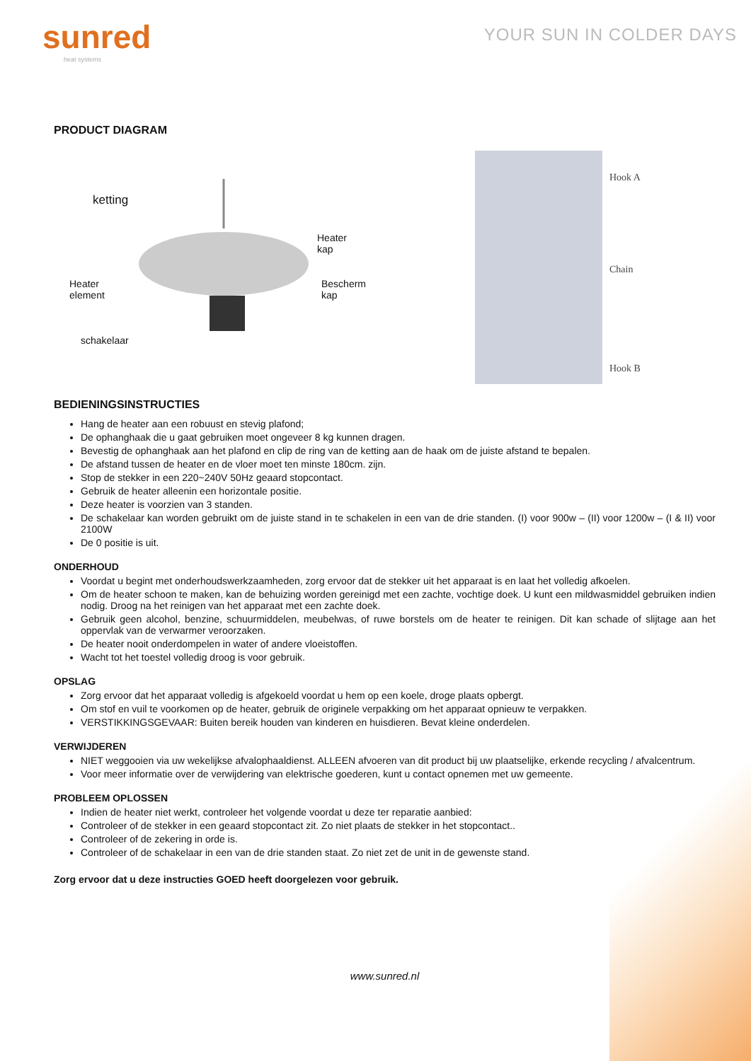sunred
heat systems
YOUR SUN IN COLDER DAYS
PRODUCT DIAGRAM
ketting
Heater
kap
Heater
element
Bescherm
kap
schakelaar
Hook A
Chain
Hook B
BEDIENINGSINSTRUCTIES
Hang de heater aan een robuust en stevig plafond;
De ophanghaak die u gaat gebruiken moet ongeveer 8 kg kunnen dragen.
Bevestig de ophanghaak aan het plafond en clip de ring van de ketting aan de haak om de juiste afstand te bepalen.
De afstand tussen de heater en de vloer moet ten minste 180cm. zijn.
Stop de stekker in een 220~240V 50Hz geaard stopcontact.
Gebruik de heater alleenin een horizontale positie.
Deze heater is voorzien van 3 standen.
De schakelaar kan worden gebruikt om de juiste stand in te schakelen in een van de drie standen. (I) voor 900w – (II) voor 1200w – (I & II) voor 2100W
De 0 positie is uit.
ONDERHOUD
Voordat u begint met onderhoudswerkzaamheden, zorg ervoor dat de stekker uit het apparaat is en laat het volledig afkoelen.
Om de heater schoon te maken, kan de behuizing worden gereinigd met een zachte, vochtige doek. U kunt een mildwasmiddel gebruiken indien nodig. Droog na het reinigen van het apparaat met een zachte doek.
Gebruik geen alcohol, benzine, schuurmiddelen, meubelwas, of ruwe borstels om de heater te reinigen. Dit kan schade of slijtage aan het oppervlak van de verwarmer veroorzaken.
De heater nooit onderdompelen in water of andere vloeistoffen.
Wacht tot het toestel volledig droog is voor gebruik.
OPSLAG
Zorg ervoor dat het apparaat volledig is afgekoeld voordat u hem op een koele, droge plaats opbergt.
Om stof en vuil te voorkomen op de heater, gebruik de originele verpakking om het apparaat opnieuw te verpakken.
VERSTIKKINGSGEVAAR: Buiten bereik houden van kinderen en huisdieren. Bevat kleine onderdelen.
VERWIJDEREN
NIET weggooien via uw wekelijkse afvalophaaldienst. ALLEEN afvoeren van dit product bij uw plaatselijke, erkende recycling / afvalcentrum.
Voor meer informatie over de verwijdering van elektrische goederen, kunt u contact opnemen met uw gemeente.
PROBLEEM OPLOSSEN
Indien de heater niet werkt, controleer het volgende voordat u deze ter reparatie aanbied:
Controleer of de stekker in een geaard stopcontact zit. Zo niet plaats de stekker in het stopcontact..
Controleer of de zekering in orde is.
Controleer of de schakelaar in een van de drie standen staat. Zo niet zet de unit in de gewenste stand.
Zorg ervoor dat u deze instructies GOED heeft doorgelezen voor gebruik.
www.sunred.nl